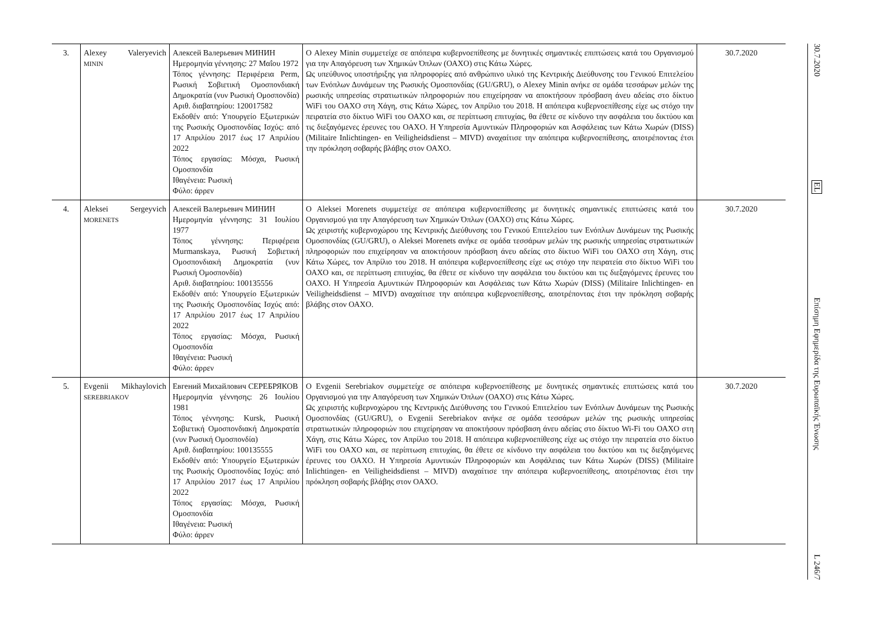| 3. | Alexey Valeryevich MININ | Алексей Валерьевич МИНИН Ημερομηνία γέννησης: 27 Μαΐου 1972 Τόπος γέννησης: Περιφέρεια Perm, Ρωσική Σοβιετική Ομοσπονδιακή Δημοκρατία (νυν Ρωσική Ομοσπονδία) Αριθ. διαβατηρίου: 120017582 Εκδοθέν από: Υπουργείο Εξωτερικών της Ρωσικής Ομοσπονδίας Ισχύς: από 17 Απριλίου 2017 έως 17 Απριλίου 2022 Τόπος εργασίας: Μόσχα, Ρωσική Ομοσπονδία Ιθαγένεια: Ρωσική Φύλο: άρρεν | Ο Alexey Minin συμμετείχε σε απόπειρα κυβερνοεπίθεσης με δυνητικές σημαντικές επιπτώσεις κατά του Οργανισμού για την Απαγόρευση των Χημικών Όπλων (ΟΑΧΟ) στις Κάτω Χώρες. Ως υπεύθυνος υποστήριξης για πληροφορίες από ανθρώπινο υλικό της Κεντρικής Διεύθυνσης του Γενικού Επιτελείου των Ενόπλων Δυνάμεων της Ρωσικής Ομοσπονδίας (GU/GRU), ο Alexey Minin ανήκε σε ομάδα τεσσάρων μελών της ρωσικής υπηρεσίας στρατιωτικών πληροφοριών που επιχείρησαν να αποκτήσουν πρόσβαση άνευ αδείας στο δίκτυο WiFi του ΟΑΧΟ στη Χάγη, στις Κάτω Χώρες, τον Απρίλιο του 2018. Η απόπειρα κυβερνοεπίθεσης είχε ως στόχο την πειρατεία στο δίκτυο WiFi του ΟΑΧΟ και, σε περίπτωση επιτυχίας, θα έθετε σε κίνδυνο την ασφάλεια του δικτύου και τις διεξαγόμενες έρευνες του ΟΑΧΟ. Η Υπηρεσία Αμυντικών Πληροφοριών και Ασφάλειας των Κάτω Χωρών (DISS) (Militaire Inlichtingen- en Veiligheidsdienst – MIVD) αναχαίτισε την απόπειρα κυβερνοεπίθεσης, αποτρέποντας έτσι την πρόκληση σοβαρής βλάβης στον ΟΑΧΟ. | 30.7.2020 |
| 4. | Aleksei Sergeyvich MORENETS | Алексей Валерьевич МИНИН Ημερομηνία γέννησης: 31 Ιουλίου 1977 Τόπος γέννησης: Περιφέρεια Murmanskaya, Ρωσική Σοβιετική Ομοσπονδιακή Δημοκρατία (νυν Ρωσική Ομοσπονδία) Αριθ. διαβατηρίου: 100135556 Εκδοθέν από: Υπουργείο Εξωτερικών της Ρωσικής Ομοσπονδίας Ισχύς από: 17 Απριλίου 2017 έως 17 Απριλίου 2022 Τόπος εργασίας: Μόσχα, Ρωσική Ομοσπονδία Ιθαγένεια: Ρωσική Φύλο: άρρεν | Ο Aleksei Morenets συμμετείχε σε απόπειρα κυβερνοεπίθεσης με δυνητικές σημαντικές επιπτώσεις κατά του Οργανισμού για την Απαγόρευση των Χημικών Όπλων (ΟΑΧΟ) στις Κάτω Χώρες. Ως χειριστής κυβερνοχώρου της Κεντρικής Διεύθυνσης του Γενικού Επιτελείου των Ενόπλων Δυνάμεων της Ρωσικής Ομοσπονδίας (GU/GRU), ο Aleksei Morenets ανήκε σε ομάδα τεσσάρων μελών της ρωσικής υπηρεσίας στρατιωτικών πληροφοριών που επιχείρησαν να αποκτήσουν πρόσβαση άνευ αδείας στο δίκτυο WiFi του ΟΑΧΟ στη Χάγη, στις Κάτω Χώρες, τον Απρίλιο του 2018. Η απόπειρα κυβερνοεπίθεσης είχε ως στόχο την πειρατεία στο δίκτυο WiFi του ΟΑΧΟ και, σε περίπτωση επιτυχίας, θα έθετε σε κίνδυνο την ασφάλεια του δικτύου και τις διεξαγόμενες έρευνες του ΟΑΧΟ. Η Υπηρεσία Αμυντικών Πληροφοριών και Ασφάλειας των Κάτω Χωρών (DISS) (Militaire Inlichtingen- en Veiligheidsdienst – MIVD) αναχαίτισε την απόπειρα κυβερνοεπίθεσης, αποτρέποντας έτσι την πρόκληση σοβαρής βλάβης στον ΟΑΧΟ. | 30.7.2020 |
| 5. | Evgenii Mikhaylovich SEREBRIAKOV | Евгений Михайлович СЕРЕБРЯКОВ Ημερομηνία γέννησης: 26 Ιουλίου 1981 Τόπος γέννησης: Kursk, Ρωσική Σοβιετική Ομοσπονδιακή Δημοκρατία (νυν Ρωσική Ομοσπονδία) Αριθ. διαβατηρίου: 100135555 Εκδοθέν από: Υπουργείο Εξωτερικών της Ρωσικής Ομοσπονδίας Ισχύς: από 17 Απριλίου 2017 έως 17 Απριλίου 2022 Τόπος εργασίας: Μόσχα, Ρωσική Ομοσπονδία Ιθαγένεια: Ρωσική Φύλο: άρρεν | Ο Evgenii Serebriakov συμμετείχε σε απόπειρα κυβερνοεπίθεσης με δυνητικές σημαντικές επιπτώσεις κατά του Οργανισμού για την Απαγόρευση των Χημικών Όπλων (ΟΑΧΟ) στις Κάτω Χώρες. Ως χειριστής κυβερνοχώρου της Κεντρικής Διεύθυνσης του Γενικού Επιτελείου των Ενόπλων Δυνάμεων της Ρωσικής Ομοσπονδίας (GU/GRU), ο Evgenii Serebriakov ανήκε σε ομάδα τεσσάρων μελών της ρωσικής υπηρεσίας στρατιωτικών πληροφοριών που επιχείρησαν να αποκτήσουν πρόσβαση άνευ αδείας στο δίκτυο Wi-Fi του ΟΑΧΟ στη Χάγη, στις Κάτω Χώρες, τον Απρίλιο του 2018. Η απόπειρα κυβερνοεπίθεσης είχε ως στόχο την πειρατεία στο δίκτυο WiFi του ΟΑΧΟ και, σε περίπτωση επιτυχίας, θα έθετε σε κίνδυνο την ασφάλεια του δικτύου και τις διεξαγόμενες έρευνες του ΟΑΧΟ. Η Υπηρεσία Αμυντικών Πληροφοριών και Ασφάλειας των Κάτω Χωρών (DISS) (Militaire Inlichtingen- en Veiligheidsdienst – MIVD) αναχαίτισε την απόπειρα κυβερνοεπίθεσης, αποτρέποντας έτσι την πρόκληση σοβαρής βλάβης στον ΟΑΧΟ. | 30.7.2020 |
30.7.2020
EL
Επίσημη Εφημερίδα της Ευρωπαϊκής Ένωσης
L 246/7